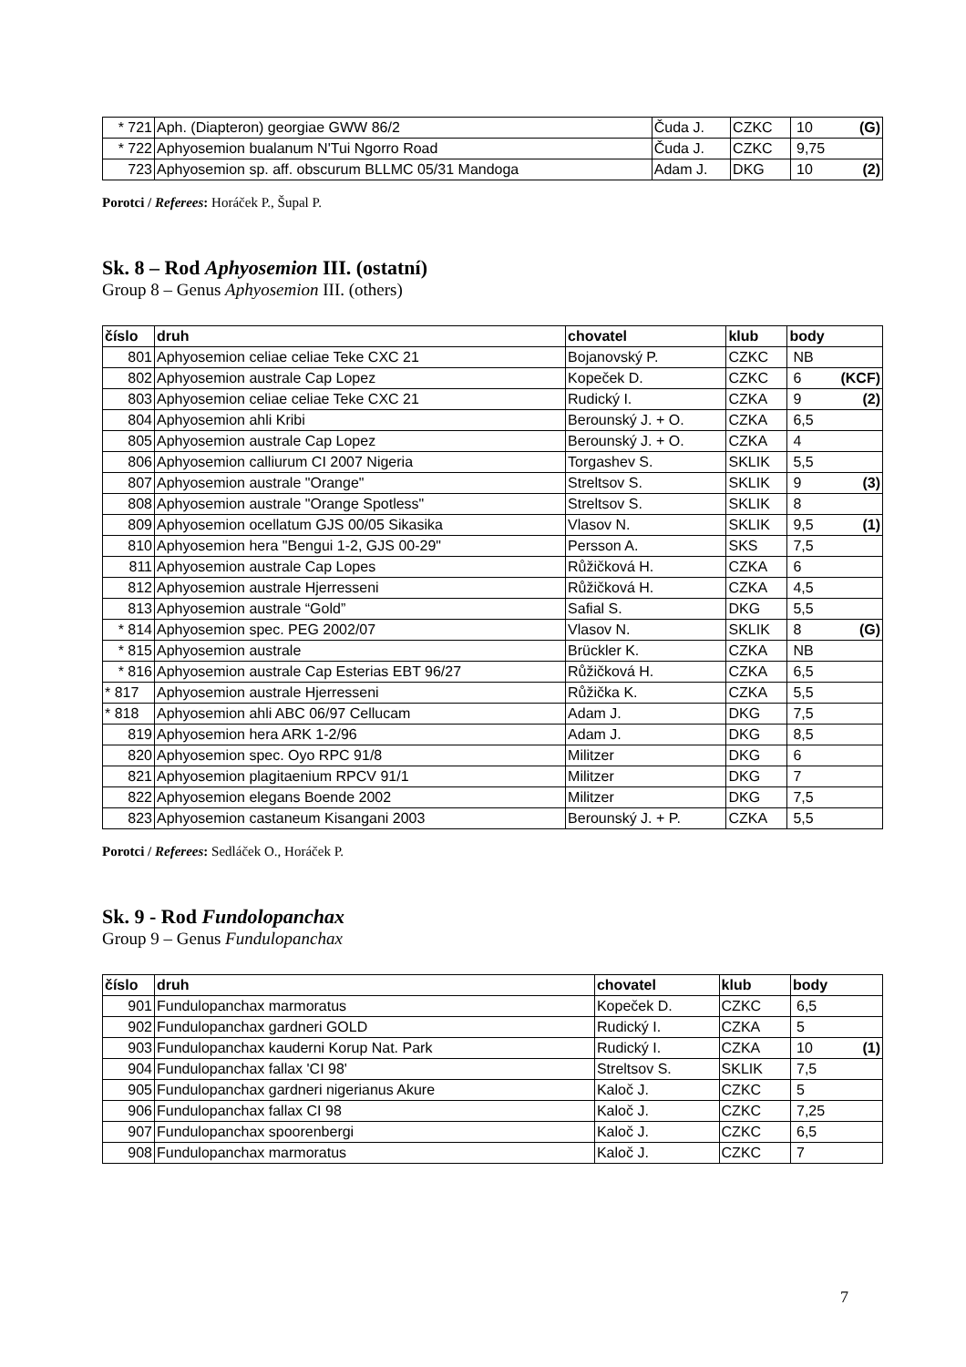| * 721 | Aph. (Diapteron) georgiae GWW 86/2 | Čuda J. | CZKC | 10 | (G) |
| * 722 | Aphyosemion bualanum N'Tui Ngorro Road | Čuda J. | CZKC | 9,75 | |
| 723 | Aphyosemion sp. aff. obscurum BLLMC 05/31 Mandoga | Adam J. | DKG | 10 | (2) |
Porotci / Referees: Horáček P., Šupal P.
Sk. 8 – Rod Aphyosemion III. (ostatní)
Group 8 – Genus Aphyosemion III. (others)
| číslo | druh | chovatel | klub | body | |
| --- | --- | --- | --- | --- | --- |
| 801 | Aphyosemion celiae celiae Teke CXC 21 | Bojanovský P. | CZKC | NB | |
| 802 | Aphyosemion australe Cap Lopez | Kopeček D. | CZKC | 6 | (KCF) |
| 803 | Aphyosemion celiae celiae Teke CXC 21 | Rudický I. | CZKA | 9 | (2) |
| 804 | Aphyosemion ahli Kribi | Berounský J. + O. | CZKA | 6,5 | |
| 805 | Aphyosemion australe Cap Lopez | Berounský J. + O. | CZKA | 4 | |
| 806 | Aphyosemion calliurum CI 2007 Nigeria | Torgashev S. | SKLIK | 5,5 | |
| 807 | Aphyosemion australe "Orange" | Streltsov S. | SKLIK | 9 | (3) |
| 808 | Aphyosemion australe "Orange Spotless" | Streltsov S. | SKLIK | 8 | |
| 809 | Aphyosemion ocellatum GJS 00/05 Sikasika | Vlasov N. | SKLIK | 9,5 | (1) |
| 810 | Aphyosemion hera "Bengui 1-2, GJS 00-29" | Persson A. | SKS | 7,5 | |
| 811 | Aphyosemion australe Cap Lopes | Růžičková H. | CZKA | 6 | |
| 812 | Aphyosemion australe Hjerresseni | Růžičková H. | CZKA | 4,5 | |
| 813 | Aphyosemion australe “Gold” | Safial S. | DKG | 5,5 | |
| * 814 | Aphyosemion spec. PEG 2002/07 | Vlasov N. | SKLIK | 8 | (G) |
| * 815 | Aphyosemion australe | Brückler K. | CZKA | NB | |
| * 816 | Aphyosemion australe Cap Esterias EBT 96/27 | Růžičková H. | CZKA | 6,5 | |
| * 817 | Aphyosemion australe Hjerresseni | Růžička K. | CZKA | 5,5 | |
| * 818 | Aphyosemion ahli ABC 06/97 Cellucam | Adam J. | DKG | 7,5 | |
| 819 | Aphyosemion hera ARK 1-2/96 | Adam J. | DKG | 8,5 | |
| 820 | Aphyosemion spec. Oyo RPC 91/8 | Militzer | DKG | 6 | |
| 821 | Aphyosemion plagitaenium RPCV 91/1 | Militzer | DKG | 7 | |
| 822 | Aphyosemion elegans Boende 2002 | Militzer | DKG | 7,5 | |
| 823 | Aphyosemion castaneum Kisangani 2003 | Berounský J. + P. | CZKA | 5,5 | |
Porotci / Referees: Sedláček O., Horáček P.
Sk. 9 - Rod Fundolopanchax
Group 9 – Genus Fundulopanchax
| číslo | druh | chovatel | klub | body | |
| --- | --- | --- | --- | --- | --- |
| 901 | Fundulopanchax marmoratus | Kopeček D. | CZKC | 6,5 | |
| 902 | Fundulopanchax gardneri GOLD | Rudický I. | CZKA | 5 | |
| 903 | Fundulopanchax kauderni Korup Nat. Park | Rudický I. | CZKA | 10 | (1) |
| 904 | Fundulopanchax fallax 'CI 98' | Streltsov S. | SKLIK | 7,5 | |
| 905 | Fundulopanchax gardneri nigerianus Akure | Kaloč J. | CZKC | 5 | |
| 906 | Fundulopanchax fallax CI 98 | Kaloč J. | CZKC | 7,25 | |
| 907 | Fundulopanchax spoorenbergi | Kaloč J. | CZKC | 6,5 | |
| 908 | Fundulopanchax marmoratus | Kaloč J. | CZKC | 7 | |
7